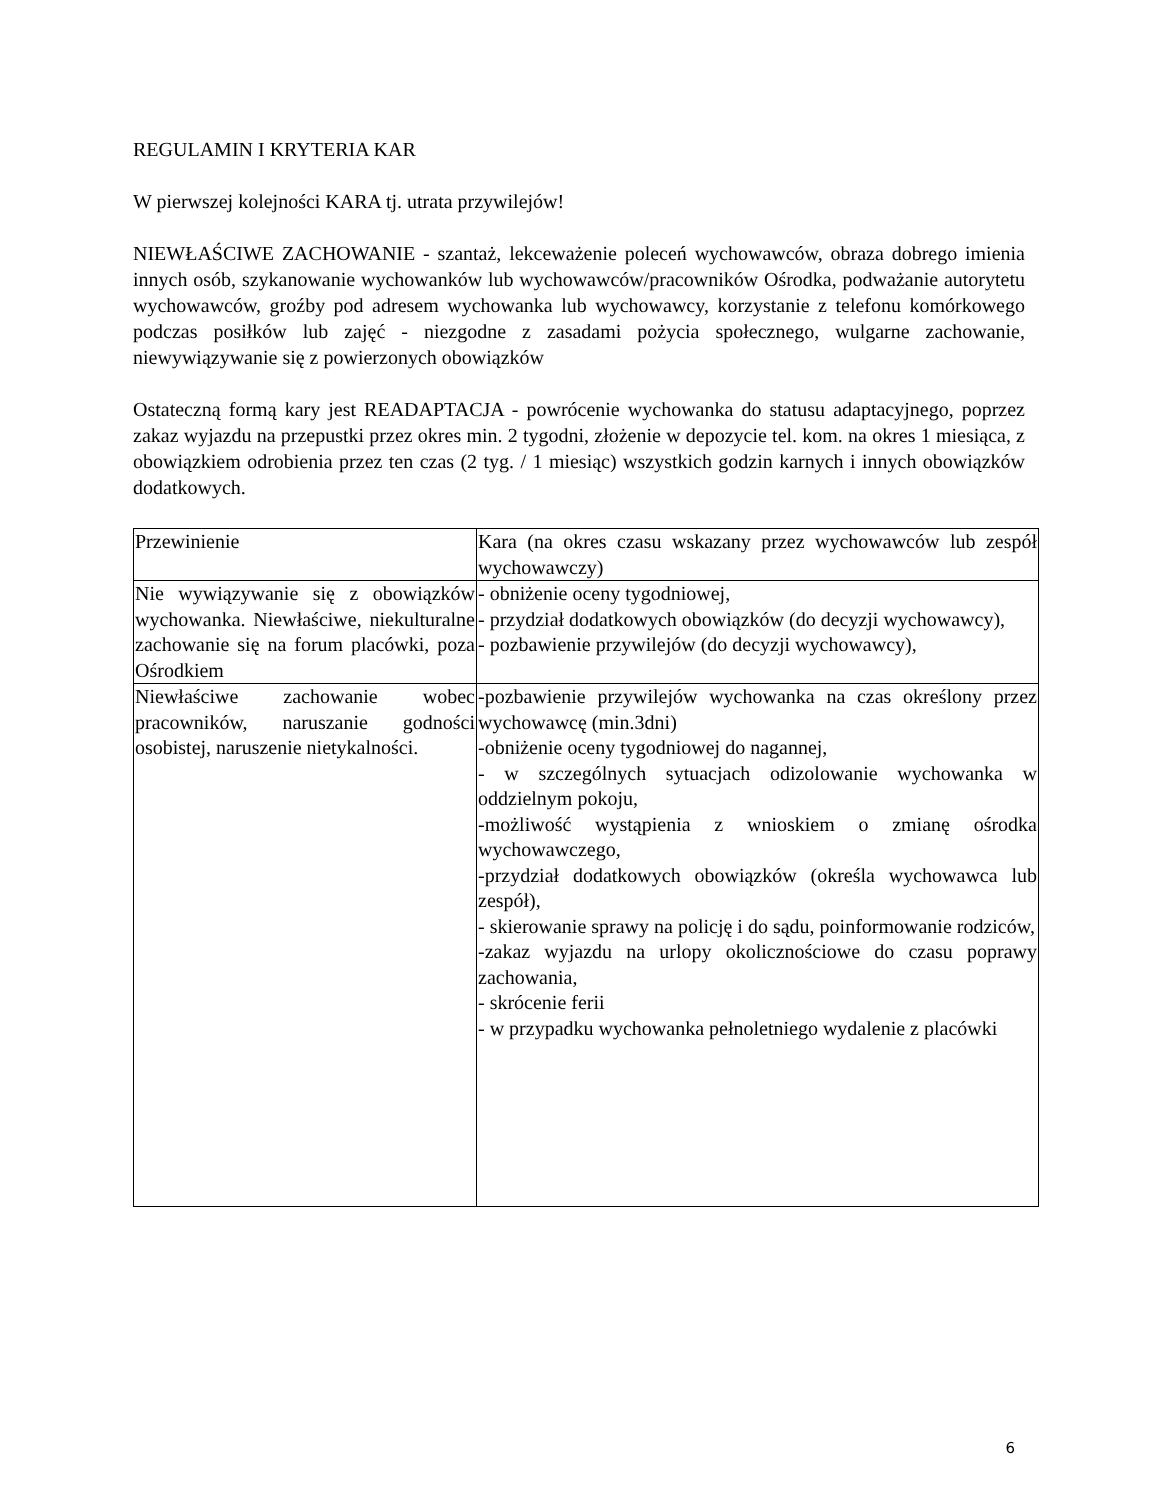REGULAMIN I KRYTERIA KAR
W pierwszej kolejności KARA tj. utrata przywilejów!
NIEWŁAŚCIWE ZACHOWANIE - szantaż, lekceważenie poleceń wychowawców, obraza dobrego imienia innych osób, szykanowanie wychowanków lub wychowawców/pracowników Ośrodka, podważanie autorytetu wychowawców, groźby pod adresem wychowanka lub wychowawcy, korzystanie z telefonu komórkowego podczas posiłków lub zajęć - niezgodne z zasadami pożycia społecznego, wulgarne zachowanie, niewywiązywanie się z powierzonych obowiązków
Ostateczną formą kary jest READAPTACJA - powrócenie wychowanka do statusu adaptacyjnego, poprzez zakaz wyjazdu na przepustki przez okres min. 2 tygodni, złożenie w depozycie tel. kom. na okres 1 miesiąca, z obowiązkiem odrobienia przez ten czas (2 tyg. / 1 miesiąc) wszystkich godzin karnych i innych obowiązków dodatkowych.
| Przewinienie | Kara (na okres czasu wskazany przez wychowawców lub zespół wychowawczy) |
| Nie wywiązywanie się z obowiązków wychowanka. Niewłaściwe, niekulturalne zachowanie się na forum placówki, poza Ośrodkiem | - obniżenie oceny tygodniowej, - przydział dodatkowych obowiązków (do decyzji wychowawcy), - pozbawienie przywilejów (do decyzji wychowawcy), |
| Niewłaściwe zachowanie wobec pracowników, naruszanie godności osobistej, naruszenie nietykalności. | -pozbawienie przywilejów wychowanka na czas określony przez wychowawcę (min.3dni) -obniżenie oceny tygodniowej do nagannej, - w szczególnych sytuacjach odizolowanie wychowanka w oddzielnym pokoju, -możliwość wystąpienia z wnioskiem o zmianę ośrodka wychowawczego, -przydział dodatkowych obowiązków (określa wychowawca lub zespół), - skierowanie sprawy na policję i do sądu, poinformowanie rodziców, -zakaz wyjazdu na urlopy okolicznościowe do czasu poprawy zachowania, - skrócenie ferii - w przypadku wychowanka pełnoletniego wydalenie z placówki |
6